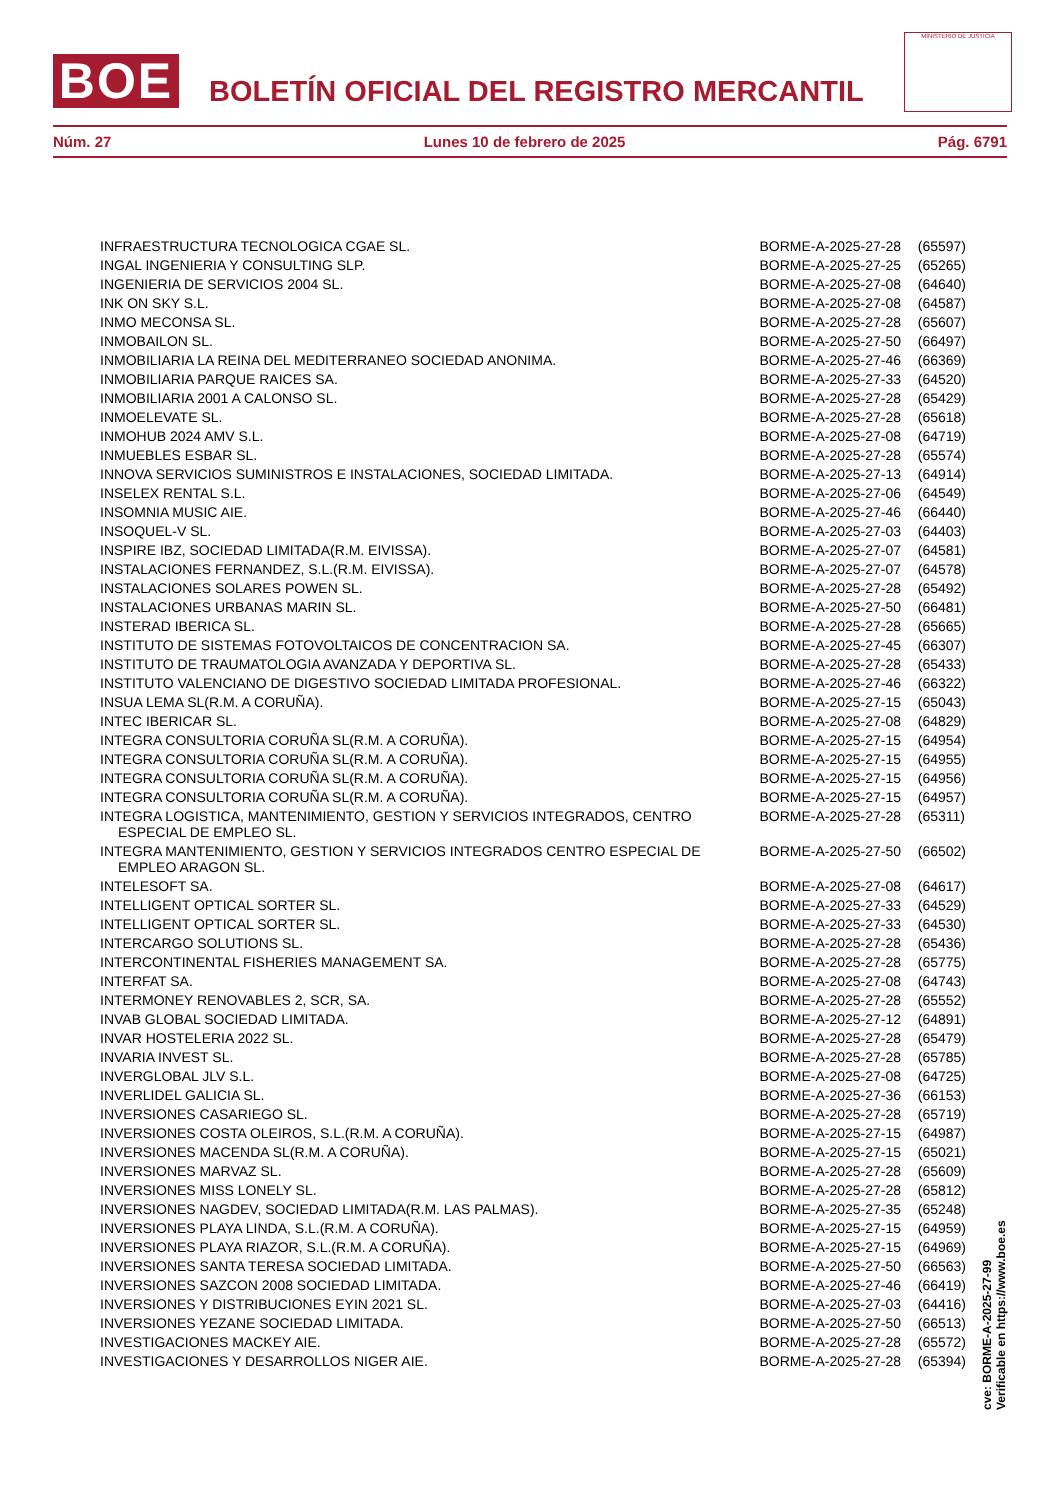BOE
BOLETÍN OFICIAL DEL REGISTRO MERCANTIL
MINISTERIO DE JUSTICIA
Núm. 27 Lunes 10 de febrero de 2025 Pág. 6791
| INFRAESTRUCTURA TECNOLOGICA CGAE SL. | BORME-A-2025-27-28 | (65597) |
| INGAL INGENIERIA Y CONSULTING SLP. | BORME-A-2025-27-25 | (65265) |
| INGENIERIA DE SERVICIOS 2004 SL. | BORME-A-2025-27-08 | (64640) |
| INK ON SKY S.L. | BORME-A-2025-27-08 | (64587) |
| INMO MECONSA SL. | BORME-A-2025-27-28 | (65607) |
| INMOBAILON SL. | BORME-A-2025-27-50 | (66497) |
| INMOBILIARIA LA REINA DEL MEDITERRANEO SOCIEDAD ANONIMA. | BORME-A-2025-27-46 | (66369) |
| INMOBILIARIA PARQUE RAICES SA. | BORME-A-2025-27-33 | (64520) |
| INMOBILIARIA 2001 A CALONSO SL. | BORME-A-2025-27-28 | (65429) |
| INMOELEVATE SL. | BORME-A-2025-27-28 | (65618) |
| INMOHUB 2024 AMV S.L. | BORME-A-2025-27-08 | (64719) |
| INMUEBLES ESBAR SL. | BORME-A-2025-27-28 | (65574) |
| INNOVA SERVICIOS SUMINISTROS E INSTALACIONES, SOCIEDAD LIMITADA. | BORME-A-2025-27-13 | (64914) |
| INSELEX RENTAL S.L. | BORME-A-2025-27-06 | (64549) |
| INSOMNIA MUSIC AIE. | BORME-A-2025-27-46 | (66440) |
| INSOQUEL-V SL. | BORME-A-2025-27-03 | (64403) |
| INSPIRE IBZ, SOCIEDAD LIMITADA(R.M. EIVISSA). | BORME-A-2025-27-07 | (64581) |
| INSTALACIONES FERNANDEZ, S.L.(R.M. EIVISSA). | BORME-A-2025-27-07 | (64578) |
| INSTALACIONES SOLARES POWEN SL. | BORME-A-2025-27-28 | (65492) |
| INSTALACIONES URBANAS MARIN SL. | BORME-A-2025-27-50 | (66481) |
| INSTERAD IBERICA SL. | BORME-A-2025-27-28 | (65665) |
| INSTITUTO DE SISTEMAS FOTOVOLTAICOS DE CONCENTRACION SA. | BORME-A-2025-27-45 | (66307) |
| INSTITUTO DE TRAUMATOLOGIA AVANZADA Y DEPORTIVA SL. | BORME-A-2025-27-28 | (65433) |
| INSTITUTO VALENCIANO DE DIGESTIVO SOCIEDAD LIMITADA PROFESIONAL. | BORME-A-2025-27-46 | (66322) |
| INSUA LEMA SL(R.M. A CORUÑA). | BORME-A-2025-27-15 | (65043) |
| INTEC IBERICAR SL. | BORME-A-2025-27-08 | (64829) |
| INTEGRA CONSULTORIA CORUÑA SL(R.M. A CORUÑA). | BORME-A-2025-27-15 | (64954) |
| INTEGRA CONSULTORIA CORUÑA SL(R.M. A CORUÑA). | BORME-A-2025-27-15 | (64955) |
| INTEGRA CONSULTORIA CORUÑA SL(R.M. A CORUÑA). | BORME-A-2025-27-15 | (64956) |
| INTEGRA CONSULTORIA CORUÑA SL(R.M. A CORUÑA). | BORME-A-2025-27-15 | (64957) |
| INTEGRA LOGISTICA, MANTENIMIENTO, GESTION Y SERVICIOS INTEGRADOS, CENTRO ESPECIAL DE EMPLEO SL. | BORME-A-2025-27-28 | (65311) |
| INTEGRA MANTENIMIENTO, GESTION Y SERVICIOS INTEGRADOS CENTRO ESPECIAL DE EMPLEO ARAGON SL. | BORME-A-2025-27-50 | (66502) |
| INTELESOFT SA. | BORME-A-2025-27-08 | (64617) |
| INTELLIGENT OPTICAL SORTER SL. | BORME-A-2025-27-33 | (64529) |
| INTELLIGENT OPTICAL SORTER SL. | BORME-A-2025-27-33 | (64530) |
| INTERCARGO SOLUTIONS SL. | BORME-A-2025-27-28 | (65436) |
| INTERCONTINENTAL FISHERIES MANAGEMENT SA. | BORME-A-2025-27-28 | (65775) |
| INTERFAT SA. | BORME-A-2025-27-08 | (64743) |
| INTERMONEY RENOVABLES 2, SCR, SA. | BORME-A-2025-27-28 | (65552) |
| INVAB GLOBAL SOCIEDAD LIMITADA. | BORME-A-2025-27-12 | (64891) |
| INVAR HOSTELERIA 2022 SL. | BORME-A-2025-27-28 | (65479) |
| INVARIA INVEST SL. | BORME-A-2025-27-28 | (65785) |
| INVERGLOBAL JLV S.L. | BORME-A-2025-27-08 | (64725) |
| INVERLIDEL GALICIA SL. | BORME-A-2025-27-36 | (66153) |
| INVERSIONES CASARIEGO SL. | BORME-A-2025-27-28 | (65719) |
| INVERSIONES COSTA OLEIROS, S.L.(R.M. A CORUÑA). | BORME-A-2025-27-15 | (64987) |
| INVERSIONES MACENDA SL(R.M. A CORUÑA). | BORME-A-2025-27-15 | (65021) |
| INVERSIONES MARVAZ SL. | BORME-A-2025-27-28 | (65609) |
| INVERSIONES MISS LONELY SL. | BORME-A-2025-27-28 | (65812) |
| INVERSIONES NAGDEV, SOCIEDAD LIMITADA(R.M. LAS PALMAS). | BORME-A-2025-27-35 | (65248) |
| INVERSIONES PLAYA LINDA, S.L.(R.M. A CORUÑA). | BORME-A-2025-27-15 | (64959) |
| INVERSIONES PLAYA RIAZOR, S.L.(R.M. A CORUÑA). | BORME-A-2025-27-15 | (64969) |
| INVERSIONES SANTA TERESA SOCIEDAD LIMITADA. | BORME-A-2025-27-50 | (66563) |
| INVERSIONES SAZCON 2008 SOCIEDAD LIMITADA. | BORME-A-2025-27-46 | (66419) |
| INVERSIONES Y DISTRIBUCIONES EYIN 2021 SL. | BORME-A-2025-27-03 | (64416) |
| INVERSIONES YEZANE SOCIEDAD LIMITADA. | BORME-A-2025-27-50 | (66513) |
| INVESTIGACIONES MACKEY AIE. | BORME-A-2025-27-28 | (65572) |
| INVESTIGACIONES Y DESARROLLOS NIGER AIE. | BORME-A-2025-27-28 | (65394) |
cve: BORME-A-2025-27-99
Verificable en https://www.boe.es